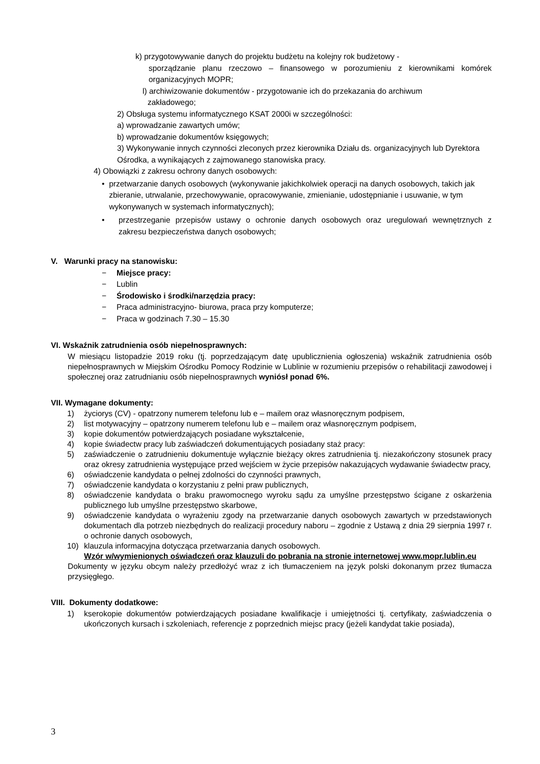k) przygotowywanie danych do projektu budżetu na kolejny rok budżetowy -
sporządzanie planu rzeczowo – finansowego w porozumieniu z kierownikami komórek organizacyjnych MOPR;
l) archiwizowanie dokumentów - przygotowanie ich do przekazania do archiwum
zakładowego;
2) Obsługa systemu informatycznego KSAT 2000i w szczególności:
a) wprowadzanie zawartych umów;
b) wprowadzanie dokumentów księgowych;
3) Wykonywanie innych czynności zleconych przez kierownika Działu ds. organizacyjnych lub Dyrektora Ośrodka, a wynikających z zajmowanego stanowiska pracy.
4) Obowiązki z zakresu ochrony danych osobowych:
• przetwarzanie danych osobowych (wykonywanie jakichkolwiek operacji na danych osobowych, takich jak zbieranie, utrwalanie, przechowywanie, opracowywanie, zmienianie, udostępnianie i usuwanie, w tym wykonywanych w systemach informatycznych);
• przestrzeganie przepisów ustawy o ochronie danych osobowych oraz uregulowań wewnętrznych z zakresu bezpieczeństwa danych osobowych;
V. Warunki pracy na stanowisku:
− Miejsce pracy:
− Lublin
− Środowisko i środki/narzędzia pracy:
− Praca administracyjno- biurowa, praca przy komputerze;
− Praca w godzinach 7.30 – 15.30
VI. Wskaźnik zatrudnienia osób niepełnosprawnych:
W miesiącu listopadzie 2019 roku (tj. poprzedzającym datę upublicznienia ogłoszenia) wskaźnik zatrudnienia osób niepełnosprawnych w Miejskim Ośrodku Pomocy Rodzinie w Lublinie w rozumieniu przepisów o rehabilitacji zawodowej i społecznej oraz zatrudnianiu osób niepełnosprawnych wyniósł ponad 6%.
VII. Wymagane dokumenty:
1) życiorys (CV) - opatrzony numerem telefonu lub e – mailem oraz własnoręcznym podpisem,
2) list motywacyjny – opatrzony numerem telefonu lub e – mailem oraz własnoręcznym podpisem,
3) kopie dokumentów potwierdzających posiadane wykształcenie,
4) kopie świadectw pracy lub zaświadczeń dokumentujących posiadany staż pracy:
5) zaświadczenie o zatrudnieniu dokumentuje wyłącznie bieżący okres zatrudnienia tj. niezakończony stosunek pracy oraz okresy zatrudnienia występujące przed wejściem w życie przepisów nakazujących wydawanie świadectw pracy,
6) oświadczenie kandydata o pełnej zdolności do czynności prawnych,
7) oświadczenie kandydata o korzystaniu z pełni praw publicznych,
8) oświadczenie kandydata o braku prawomocnego wyroku sądu za umyślne przestępstwo ścigane z oskarżenia publicznego lub umyślne przestępstwo skarbowe,
9) oświadczenie kandydata o wyrażeniu zgody na przetwarzanie danych osobowych zawartych w przedstawionych dokumentach dla potrzeb niezbędnych do realizacji procedury naboru – zgodnie z Ustawą z dnia 29 sierpnia 1997 r. o ochronie danych osobowych,
10) klauzula informacyjna dotycząca przetwarzania danych osobowych.
Wzór w/wymienionych oświadczeń oraz klauzuli do pobrania na stronie internetowej www.mopr.lublin.eu
Dokumenty w języku obcym należy przedłożyć wraz z ich tłumaczeniem na język polski dokonanym przez tłumacza przysięgłego.
VIII. Dokumenty dodatkowe:
1) kserokopie dokumentów potwierdzających posiadane kwalifikacje i umiejętności tj. certyfikaty, zaświadczenia o ukończonych kursach i szkoleniach, referencje z poprzednich miejsc pracy (jeżeli kandydat takie posiada),
3